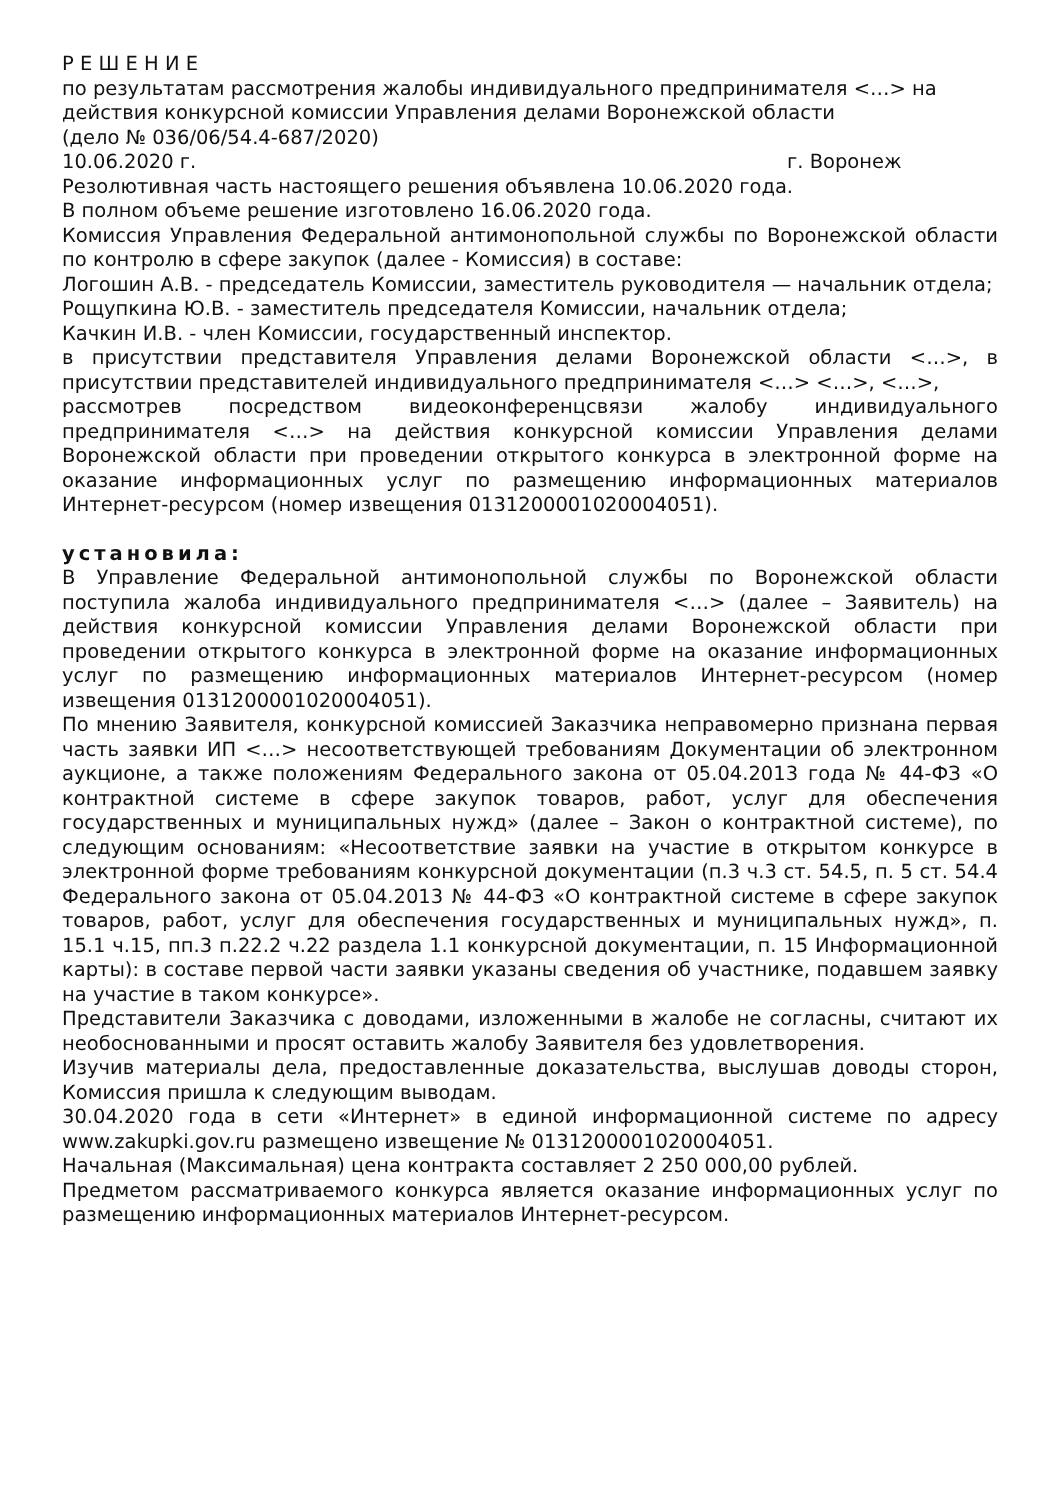Р Е Ш Е Н И Е
по результатам рассмотрения жалобы индивидуального предпринимателя <…> на действия конкурсной комиссии Управления делами Воронежской области
(дело № 036/06/54.4-687/2020)
10.06.2020 г. г. Воронеж
Резолютивная часть настоящего решения объявлена 10.06.2020 года.
В полном объеме решение изготовлено 16.06.2020 года.
Комиссия Управления Федеральной антимонопольной службы по Воронежской области по контролю в сфере закупок (далее - Комиссия) в составе:
Логошин А.В. - председатель Комиссии, заместитель руководителя — начальник отдела;
Рощупкина Ю.В. - заместитель председателя Комиссии, начальник отдела;
Качкин И.В. - член Комиссии, государственный инспектор.
в присутствии представителя Управления делами Воронежской области <…>, в присутствии представителей индивидуального предпринимателя <…> <…>, <…>,
рассмотрев посредством видеоконференцсвязи жалобу индивидуального предпринимателя <…> на действия конкурсной комиссии Управления делами Воронежской области при проведении открытого конкурса в электронной форме на оказание информационных услуг по размещению информационных материалов Интернет-ресурсом (номер извещения 0131200001020004051).
установила:
В Управление Федеральной антимонопольной службы по Воронежской области поступила жалоба индивидуального предпринимателя <…> (далее – Заявитель) на действия конкурсной комиссии Управления делами Воронежской области при проведении открытого конкурса в электронной форме на оказание информационных услуг по размещению информационных материалов Интернет-ресурсом (номер извещения 0131200001020004051).
По мнению Заявителя, конкурсной комиссией Заказчика неправомерно признана первая часть заявки ИП <…> несоответствующей требованиям Документации об электронном аукционе, а также положениям Федерального закона от 05.04.2013 года № 44-ФЗ «О контрактной системе в сфере закупок товаров, работ, услуг для обеспечения государственных и муниципальных нужд» (далее – Закон о контрактной системе), по следующим основаниям: «Несоответствие заявки на участие в открытом конкурсе в электронной форме требованиям конкурсной документации (п.3 ч.3 ст. 54.5, п. 5 ст. 54.4 Федерального закона от 05.04.2013 № 44-ФЗ «О контрактной системе в сфере закупок товаров, работ, услуг для обеспечения государственных и муниципальных нужд», п. 15.1 ч.15, пп.3 п.22.2 ч.22 раздела 1.1 конкурсной документации, п. 15 Информационной карты): в составе первой части заявки указаны сведения об участнике, подавшем заявку на участие в таком конкурсе».
Представители Заказчика с доводами, изложенными в жалобе не согласны, считают их необоснованными и просят оставить жалобу Заявителя без удовлетворения.
Изучив материалы дела, предоставленные доказательства, выслушав доводы сторон, Комиссия пришла к следующим выводам.
30.04.2020 года в сети «Интернет» в единой информационной системе по адресу www.zakupki.gov.ru размещено извещение № 0131200001020004051.
Начальная (Максимальная) цена контракта составляет 2 250 000,00 рублей.
Предметом рассматриваемого конкурса является оказание информационных услуг по размещению информационных материалов Интернет-ресурсом.